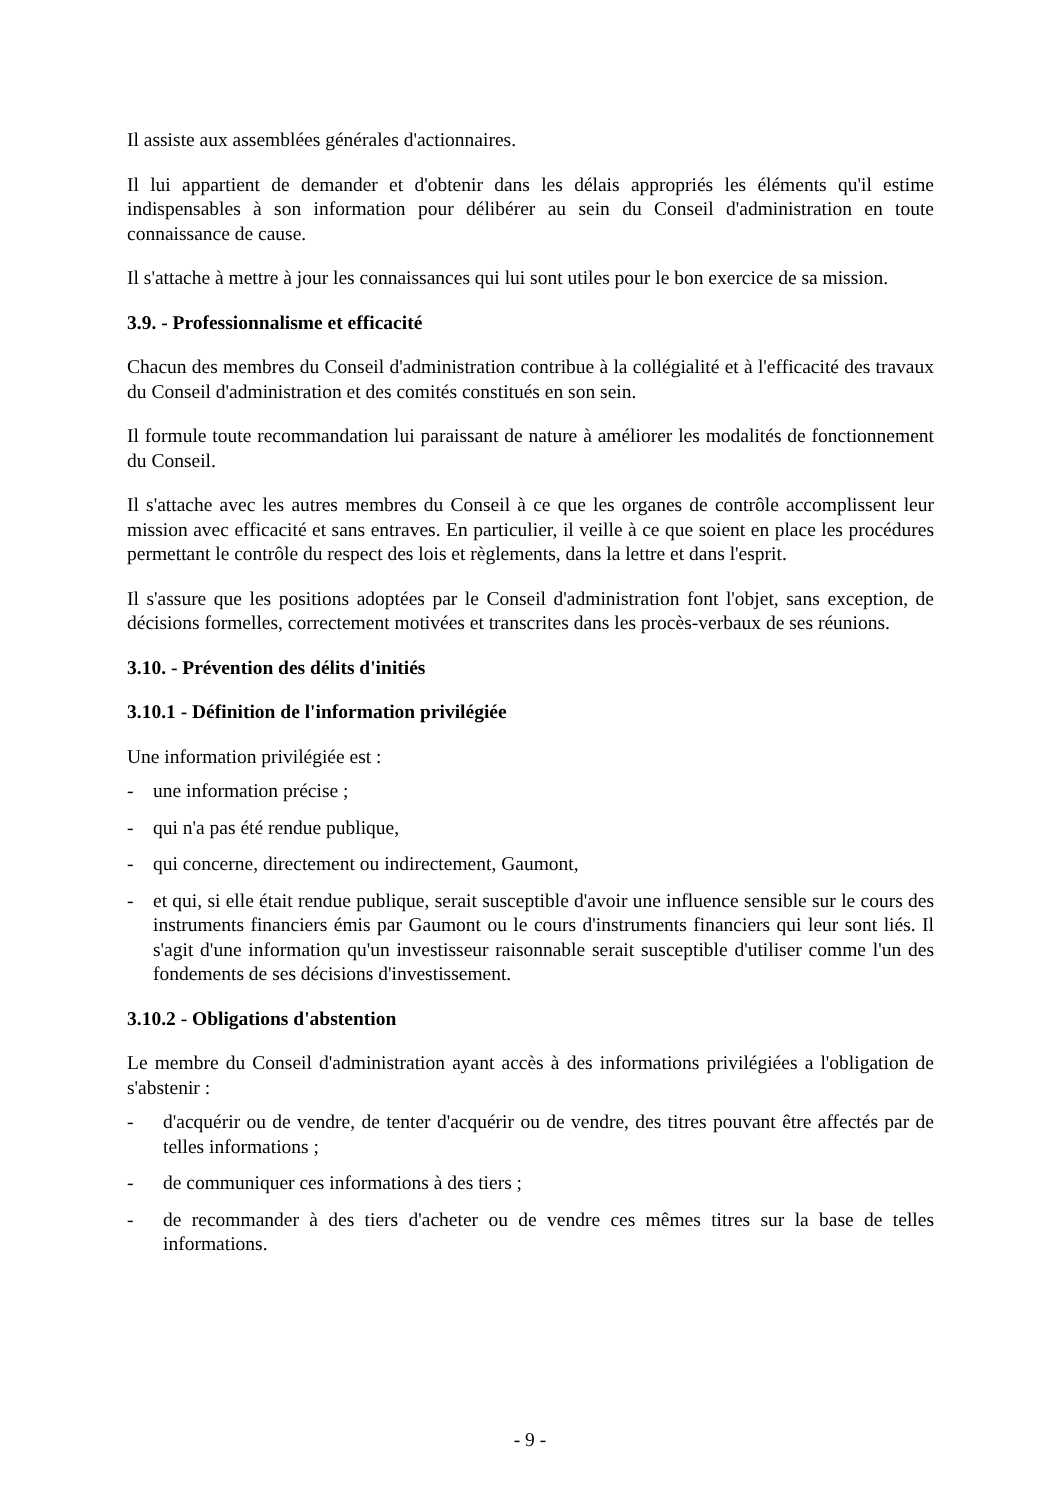Il assiste aux assemblées générales d'actionnaires.
Il lui appartient de demander et d'obtenir dans les délais appropriés les éléments qu'il estime indispensables à son information pour délibérer au sein du Conseil d'administration en toute connaissance de cause.
Il s'attache à mettre à jour les connaissances qui lui sont utiles pour le bon exercice de sa mission.
3.9. - Professionnalisme et efficacité
Chacun des membres du Conseil d'administration contribue à la collégialité et à l'efficacité des travaux du Conseil d'administration et des comités constitués en son sein.
Il formule toute recommandation lui paraissant de nature à améliorer les modalités de fonctionnement du Conseil.
Il s'attache avec les autres membres du Conseil à ce que les organes de contrôle accomplissent leur mission avec efficacité et sans entraves. En particulier, il veille à ce que soient en place les procédures permettant le contrôle du respect des lois et règlements, dans la lettre et dans l'esprit.
Il s'assure que les positions adoptées par le Conseil d'administration font l'objet, sans exception, de décisions formelles, correctement motivées et transcrites dans les procès-verbaux de ses réunions.
3.10. - Prévention des délits d'initiés
3.10.1 - Définition de l'information privilégiée
Une information privilégiée est :
- une information précise ;
- qui n'a pas été rendue publique,
- qui concerne, directement ou indirectement, Gaumont,
- et qui, si elle était rendue publique, serait susceptible d'avoir une influence sensible sur le cours des instruments financiers émis par Gaumont ou le cours d'instruments financiers qui leur sont liés. Il s'agit d'une information qu'un investisseur raisonnable serait susceptible d'utiliser comme l'un des fondements de ses décisions d'investissement.
3.10.2 - Obligations d'abstention
Le membre du Conseil d'administration ayant accès à des informations privilégiées a l'obligation de s'abstenir :
- d'acquérir ou de vendre, de tenter d'acquérir ou de vendre, des titres pouvant être affectés par de telles informations ;
- de communiquer ces informations à des tiers ;
- de recommander à des tiers d'acheter ou de vendre ces mêmes titres sur la base de telles informations.
- 9 -